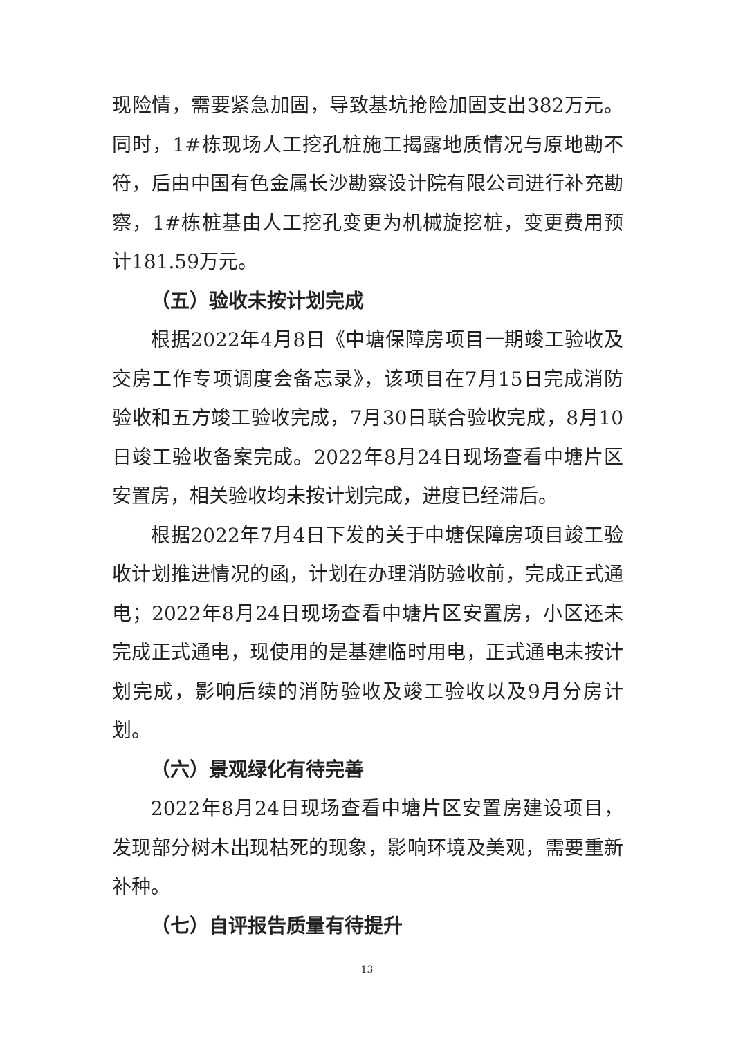现险情，需要紧急加固，导致基坑抢险加固支出382万元。同时，1#栋现场人工挖孔桩施工揭露地质情况与原地勘不符，后由中国有色金属长沙勘察设计院有限公司进行补充勘察，1#栋桩基由人工挖孔变更为机械旋挖桩，变更费用预计181.59万元。
（五）验收未按计划完成
根据2022年4月8日《中塘保障房项目一期竣工验收及交房工作专项调度会备忘录》，该项目在7月15日完成消防验收和五方竣工验收完成，7月30日联合验收完成，8月10日竣工验收备案完成。2022年8月24日现场查看中塘片区安置房，相关验收均未按计划完成，进度已经滞后。
根据2022年7月4日下发的关于中塘保障房项目竣工验收计划推进情况的函，计划在办理消防验收前，完成正式通电；2022年8月24日现场查看中塘片区安置房，小区还未完成正式通电，现使用的是基建临时用电，正式通电未按计划完成，影响后续的消防验收及竣工验收以及9月分房计划。
（六）景观绿化有待完善
2022年8月24日现场查看中塘片区安置房建设项目，发现部分树木出现枯死的现象，影响环境及美观，需要重新补种。
（七）自评报告质量有待提升
13